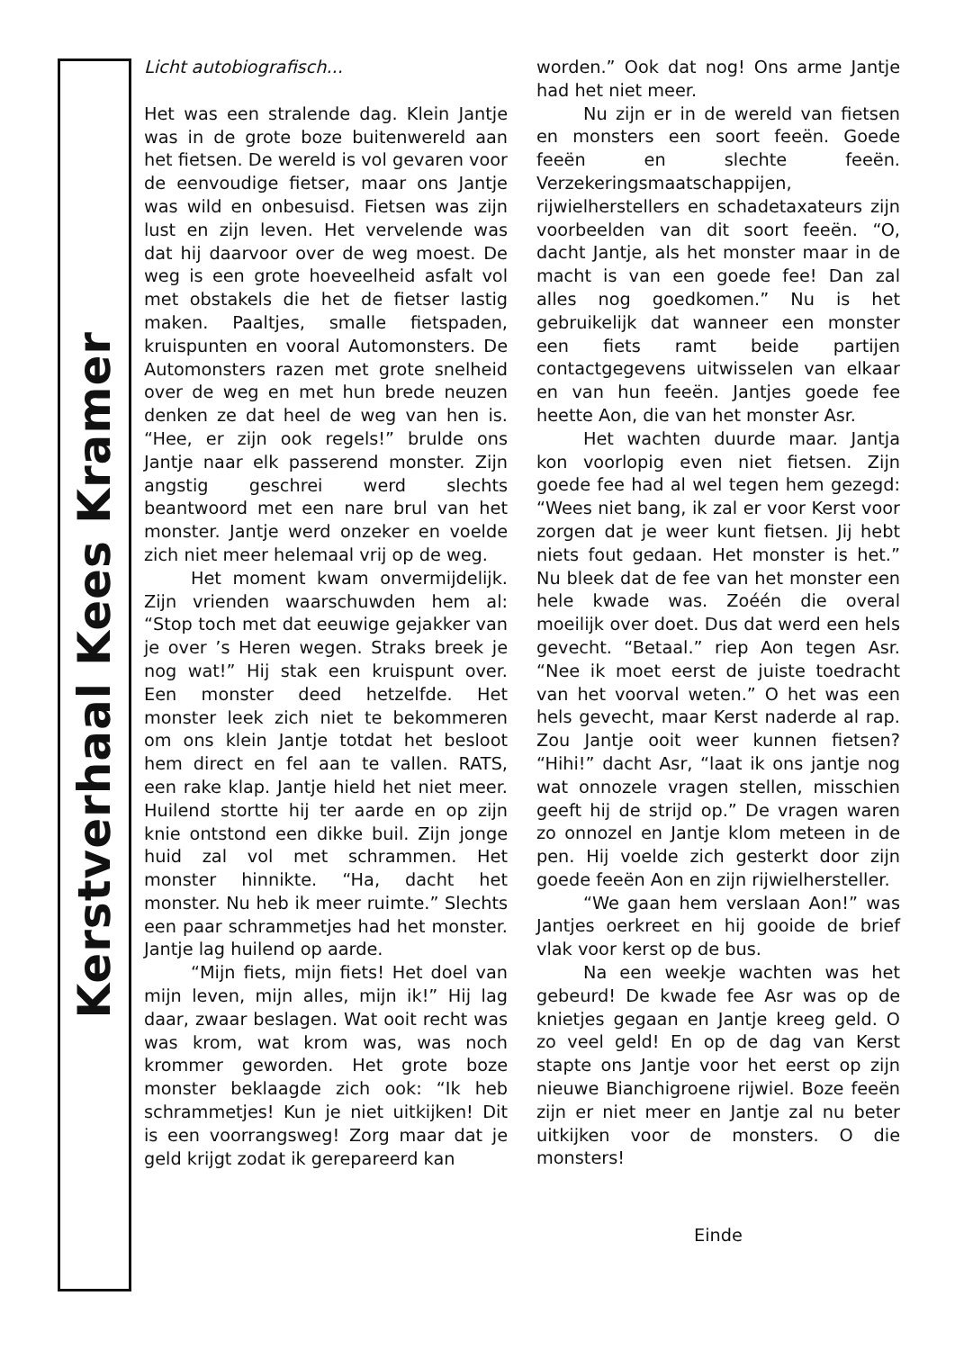Kerstverhaal Kees Kramer
Licht autobiografisch...
Het was een stralende dag. Klein Jantje was in de grote boze buitenwereld aan het fietsen. De wereld is vol gevaren voor de eenvoudige fietser, maar ons Jantje was wild en onbesuisd. Fietsen was zijn lust en zijn leven. Het vervelende was dat hij daarvoor over de weg moest. De weg is een grote hoeveelheid asfalt vol met obstakels die het de fietser lastig maken. Paaltjes, smalle fietspaden, kruispunten en vooral Automonsters. De Automonsters razen met grote snelheid over de weg en met hun brede neuzen denken ze dat heel de weg van hen is. “Hee, er zijn ook regels!” brulde ons Jantje naar elk passerend monster. Zijn angstig geschrei werd slechts beantwoord met een nare brul van het monster. Jantje werd onzeker en voelde zich niet meer helemaal vrij op de weg.
Het moment kwam onvermijdelijk. Zijn vrienden waarschuwden hem al: “Stop toch met dat eeuwige gejakker van je over ’s Heren wegen. Straks breek je nog wat!” Hij stak een kruispunt over. Een monster deed hetzelfde. Het monster leek zich niet te bekommeren om ons klein Jantje totdat het besloot hem direct en fel aan te vallen. RATS, een rake klap. Jantje hield het niet meer. Huilend stortte hij ter aarde en op zijn knie ontstond een dikke buil. Zijn jonge huid zal vol met schrammen. Het monster hinnikte. “Ha, dacht het monster. Nu heb ik meer ruimte.” Slechts een paar schrammetjes had het monster. Jantje lag huilend op aarde.
“Mijn fiets, mijn fiets! Het doel van mijn leven, mijn alles, mijn ik!” Hij lag daar, zwaar beslagen. Wat ooit recht was was krom, wat krom was, was noch krommer geworden. Het grote boze monster beklaagde zich ook: “Ik heb schrammetjes! Kun je niet uitkijken! Dit is een voorrangsweg! Zorg maar dat je geld krijgt zodat ik gerepareerd kan
worden.” Ook dat nog! Ons arme Jantje had het niet meer.
Nu zijn er in de wereld van fietsen en monsters een soort feeën. Goede feeën en slechte feeën. Verzekeringsmaatschappijen, rijwielherstellers en schadetaxateurs zijn voorbeelden van dit soort feeën. “O, dacht Jantje, als het monster maar in de macht is van een goede fee! Dan zal alles nog goedkomen.” Nu is het gebruikelijk dat wanneer een monster een fiets ramt beide partijen contactgegevens uitwisselen van elkaar en van hun feeën. Jantjes goede fee heette Aon, die van het monster Asr.
Het wachten duurde maar. Jantja kon voorlopig even niet fietsen. Zijn goede fee had al wel tegen hem gezegd: “Wees niet bang, ik zal er voor Kerst voor zorgen dat je weer kunt fietsen. Jij hebt niets fout gedaan. Het monster is het.” Nu bleek dat de fee van het monster een hele kwade was. Zoéén die overal moeilijk over doet. Dus dat werd een hels gevecht. “Betaal.” riep Aon tegen Asr. “Nee ik moet eerst de juiste toedracht van het voorval weten.” O het was een hels gevecht, maar Kerst naderde al rap. Zou Jantje ooit weer kunnen fietsen? “Hihi!” dacht Asr, “laat ik ons jantje nog wat onnozele vragen stellen, misschien geeft hij de strijd op.” De vragen waren zo onnozel en Jantje klom meteen in de pen. Hij voelde zich gesterkt door zijn goede feeën Aon en zijn rijwielhersteller.
“We gaan hem verslaan Aon!” was Jantjes oerkreet en hij gooide de brief vlak voor kerst op de bus.
Na een weekje wachten was het gebeurd! De kwade fee Asr was op de knietjes gegaan en Jantje kreeg geld. O zo veel geld! En op de dag van Kerst stapte ons Jantje voor het eerst op zijn nieuwe Bianchigroene rijwiel. Boze feeën zijn er niet meer en Jantje zal nu beter uitkijken voor de monsters. O die monsters!
Einde